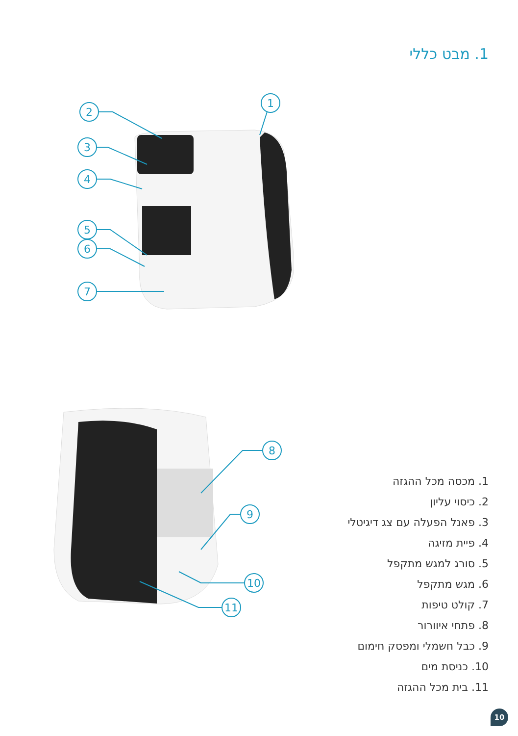1. מבט כללי
1
2
3
4
5
6
7
8
9
10
11
1. מכסה מכל ההגזה
2. כיסוי עליון
3. פאנל הפעלה עם צג דיגיטלי
4. פיית מזיגה
5. סורג למגש מתקפל
6. מגש מתקפל
7. קולט טיפות
8. פתחי איוורור
9. כבל חשמלי ומפסק חימום
10. כניסת מים
11. בית מכל ההגזה
10